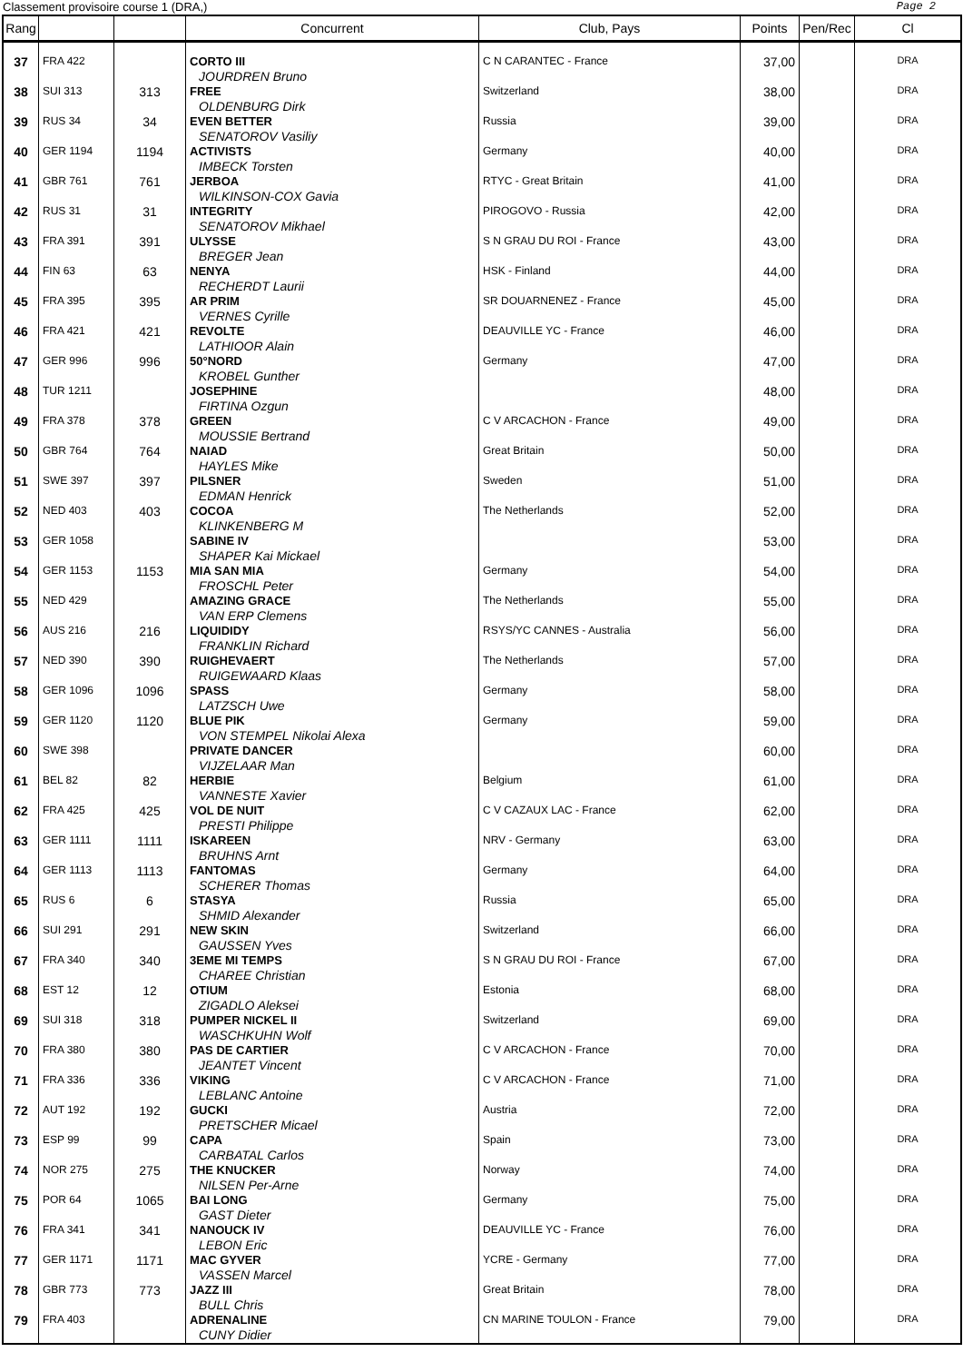Classement provisoire course 1 (DRA,) Page 2
| Rang | | | Concurrent | Club, Pays | Points | Pen/Rec | Cl |
| --- | --- | --- | --- | --- | --- | --- | --- |
| 37 | FRA 422 | | CORTO III JOURDREN Bruno | C N CARANTEC - France | 37,00 | | DRA |
| 38 | SUI 313 | 313 | FREE OLDENBURG Dirk | Switzerland | 38,00 | | DRA |
| 39 | RUS 34 | 34 | EVEN BETTER SENATOROV Vasiliy | Russia | 39,00 | | DRA |
| 40 | GER 1194 | 1194 | ACTIVISTS IMBECK Torsten | Germany | 40,00 | | DRA |
| 41 | GBR 761 | 761 | JERBOA WILKINSON-COX Gavia | RTYC - Great Britain | 41,00 | | DRA |
| 42 | RUS 31 | 31 | INTEGRITY SENATOROV Mikhael | PIROGOVO - Russia | 42,00 | | DRA |
| 43 | FRA 391 | 391 | ULYSSE BREGER Jean | S N GRAU DU ROI - France | 43,00 | | DRA |
| 44 | FIN 63 | 63 | NENYA RECHERDT Laurii | HSK - Finland | 44,00 | | DRA |
| 45 | FRA 395 | 395 | AR PRIM VERNES Cyrille | SR DOUARNENEZ - France | 45,00 | | DRA |
| 46 | FRA 421 | 421 | REVOLTE LATHIOOR Alain | DEAUVILLE YC - France | 46,00 | | DRA |
| 47 | GER 996 | 996 | 50°NORD KROBEL Gunther | Germany | 47,00 | | DRA |
| 48 | TUR 1211 | | JOSEPHINE FIRTINA Ozgun | | 48,00 | | DRA |
| 49 | FRA 378 | 378 | GREEN MOUSSIE Bertrand | C V ARCACHON - France | 49,00 | | DRA |
| 50 | GBR 764 | 764 | NAIAD HAYLES Mike | Great Britain | 50,00 | | DRA |
| 51 | SWE 397 | 397 | PILSNER EDMAN Henrick | Sweden | 51,00 | | DRA |
| 52 | NED 403 | 403 | COCOA KLINKENBERG M | The Netherlands | 52,00 | | DRA |
| 53 | GER 1058 | | SABINE IV SHAPER Kai Mickael | | 53,00 | | DRA |
| 54 | GER 1153 | 1153 | MIA SAN MIA FROSCHL Peter | Germany | 54,00 | | DRA |
| 55 | NED 429 | | AMAZING GRACE VAN ERP Clemens | The Netherlands | 55,00 | | DRA |
| 56 | AUS 216 | 216 | LIQUIDIDY FRANKLIN Richard | RSYS/YC CANNES - Australia | 56,00 | | DRA |
| 57 | NED 390 | 390 | RUIGHEVAERT RUIGEWAARD Klaas | The Netherlands | 57,00 | | DRA |
| 58 | GER 1096 | 1096 | SPASS LATZSCH Uwe | Germany | 58,00 | | DRA |
| 59 | GER 1120 | 1120 | BLUE PIK VON STEMPEL Nikolai Alexa | Germany | 59,00 | | DRA |
| 60 | SWE 398 | | PRIVATE DANCER VIJZELAAR Man | | 60,00 | | DRA |
| 61 | BEL 82 | 82 | HERBIE VANNESTE Xavier | Belgium | 61,00 | | DRA |
| 62 | FRA 425 | 425 | VOL DE NUIT PRESTI Philippe | C V CAZAUX LAC - France | 62,00 | | DRA |
| 63 | GER 1111 | 1111 | ISKAREEN BRUHNS Arnt | NRV - Germany | 63,00 | | DRA |
| 64 | GER 1113 | 1113 | FANTOMAS SCHERER Thomas | Germany | 64,00 | | DRA |
| 65 | RUS 6 | 6 | STASYA SHMID Alexander | Russia | 65,00 | | DRA |
| 66 | SUI 291 | 291 | NEW SKIN GAUSSEN Yves | Switzerland | 66,00 | | DRA |
| 67 | FRA 340 | 340 | 3EME MI TEMPS CHAREE Christian | S N GRAU DU ROI - France | 67,00 | | DRA |
| 68 | EST 12 | 12 | OTIUM ZIGADLO Aleksei | Estonia | 68,00 | | DRA |
| 69 | SUI 318 | 318 | PUMPER NICKEL II WASCHKUHN Wolf | Switzerland | 69,00 | | DRA |
| 70 | FRA 380 | 380 | PAS DE CARTIER JEANTET Vincent | C V ARCACHON - France | 70,00 | | DRA |
| 71 | FRA 336 | 336 | VIKING LEBLANC Antoine | C V ARCACHON - France | 71,00 | | DRA |
| 72 | AUT 192 | 192 | GUCKI PRETSCHER Micael | Austria | 72,00 | | DRA |
| 73 | ESP 99 | 99 | CAPA CARBATAL Carlos | Spain | 73,00 | | DRA |
| 74 | NOR 275 | 275 | THE KNUCKER NILSEN Per-Arne | Norway | 74,00 | | DRA |
| 75 | POR 64 | 1065 | BAI LONG GAST Dieter | Germany | 75,00 | | DRA |
| 76 | FRA 341 | 341 | NANOUCK IV LEBON Eric | DEAUVILLE YC - France | 76,00 | | DRA |
| 77 | GER 1171 | 1171 | MAC GYVER VASSEN Marcel | YCRE - Germany | 77,00 | | DRA |
| 78 | GBR 773 | 773 | JAZZ III BULL Chris | Great Britain | 78,00 | | DRA |
| 79 | FRA 403 | | ADRENALINE CUNY Didier | CN MARINE TOULON - France | 79,00 | | DRA |